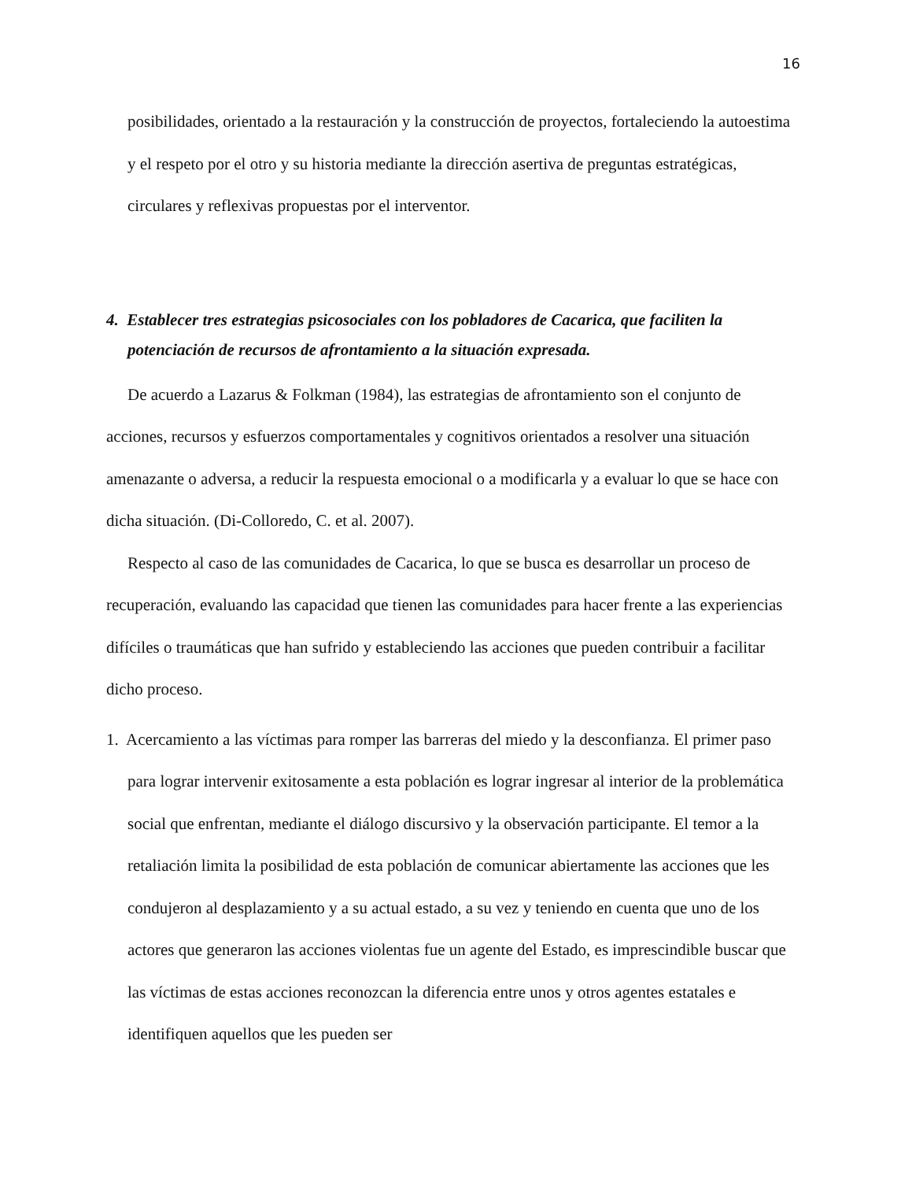16
posibilidades, orientado a la restauración y la construcción de proyectos, fortaleciendo la autoestima y el respeto por el otro y su historia mediante la dirección asertiva de preguntas estratégicas, circulares y reflexivas propuestas por el interventor.
4. Establecer tres estrategias psicosociales con los pobladores de Cacarica, que faciliten la potenciación de recursos de afrontamiento a la situación expresada.
De acuerdo a Lazarus & Folkman (1984), las estrategias de afrontamiento son el conjunto de acciones, recursos y esfuerzos comportamentales y cognitivos orientados a resolver una situación amenazante o adversa, a reducir la respuesta emocional o a modificarla y a evaluar lo que se hace con dicha situación. (Di-Colloredo, C. et al. 2007).
Respecto al caso de las comunidades de Cacarica, lo que se busca es desarrollar un proceso de recuperación, evaluando las capacidad que tienen las comunidades para hacer frente a las experiencias difíciles o traumáticas que han sufrido y estableciendo las acciones que pueden contribuir a facilitar dicho proceso.
1. Acercamiento a las víctimas para romper las barreras del miedo y la desconfianza. El primer paso para lograr intervenir exitosamente a esta población es lograr ingresar al interior de la problemática social que enfrentan, mediante el diálogo discursivo y la observación participante. El temor a la retaliación limita la posibilidad de esta población de comunicar abiertamente las acciones que les condujeron al desplazamiento y a su actual estado, a su vez y teniendo en cuenta que uno de los actores que generaron las acciones violentas fue un agente del Estado, es imprescindible buscar que las víctimas de estas acciones reconozcan la diferencia entre unos y otros agentes estatales e identifiquen aquellos que les pueden ser